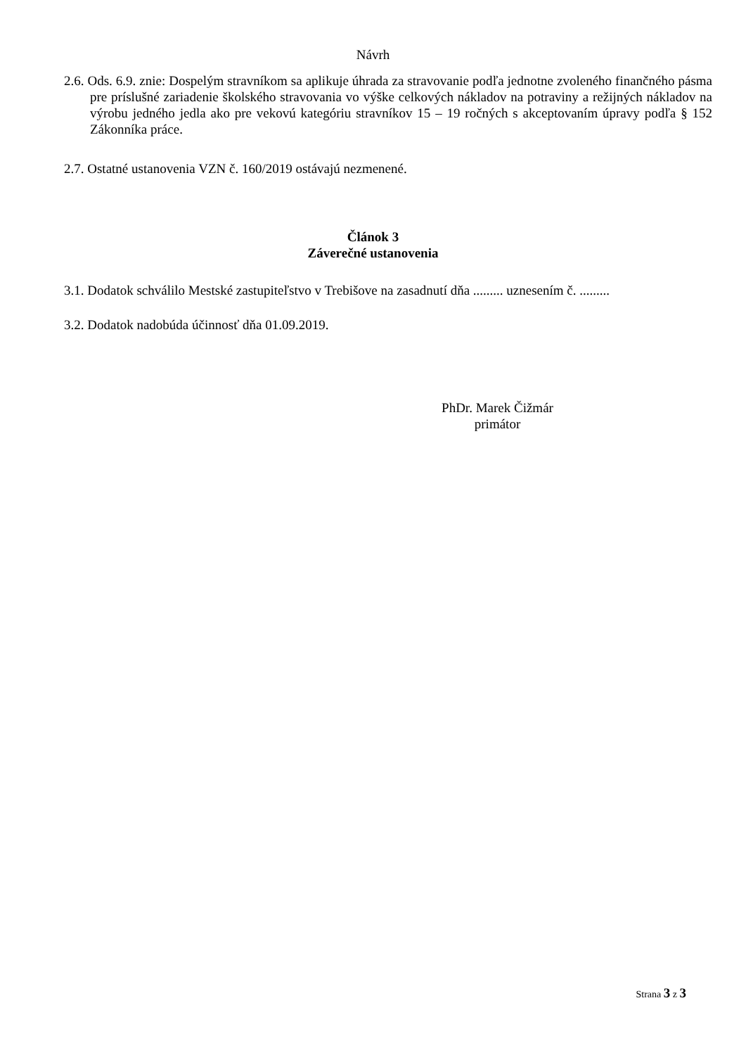Návrh
2.6. Ods. 6.9. znie: Dospelým stravníkom sa aplikuje úhrada za stravovanie podľa jednotne zvoleného finančného pásma pre príslušné zariadenie školského stravovania vo výške celkových nákladov na potraviny a režijných nákladov na výrobu jedného jedla ako pre vekovú kategóriu stravníkov 15 – 19 ročných s akceptovaním úpravy podľa § 152 Zákonníka práce.
2.7. Ostatné ustanovenia VZN č. 160/2019 ostávajú nezmenené.
Článok 3
Záverečné ustanovenia
3.1. Dodatok schválilo Mestské zastupiteľstvo v Trebišove na zasadnutí dňa ......... uznesením č. .........
3.2. Dodatok nadobúda účinnosť dňa 01.09.2019.
PhDr. Marek Čižmár
primátor
Strana 3 z 3